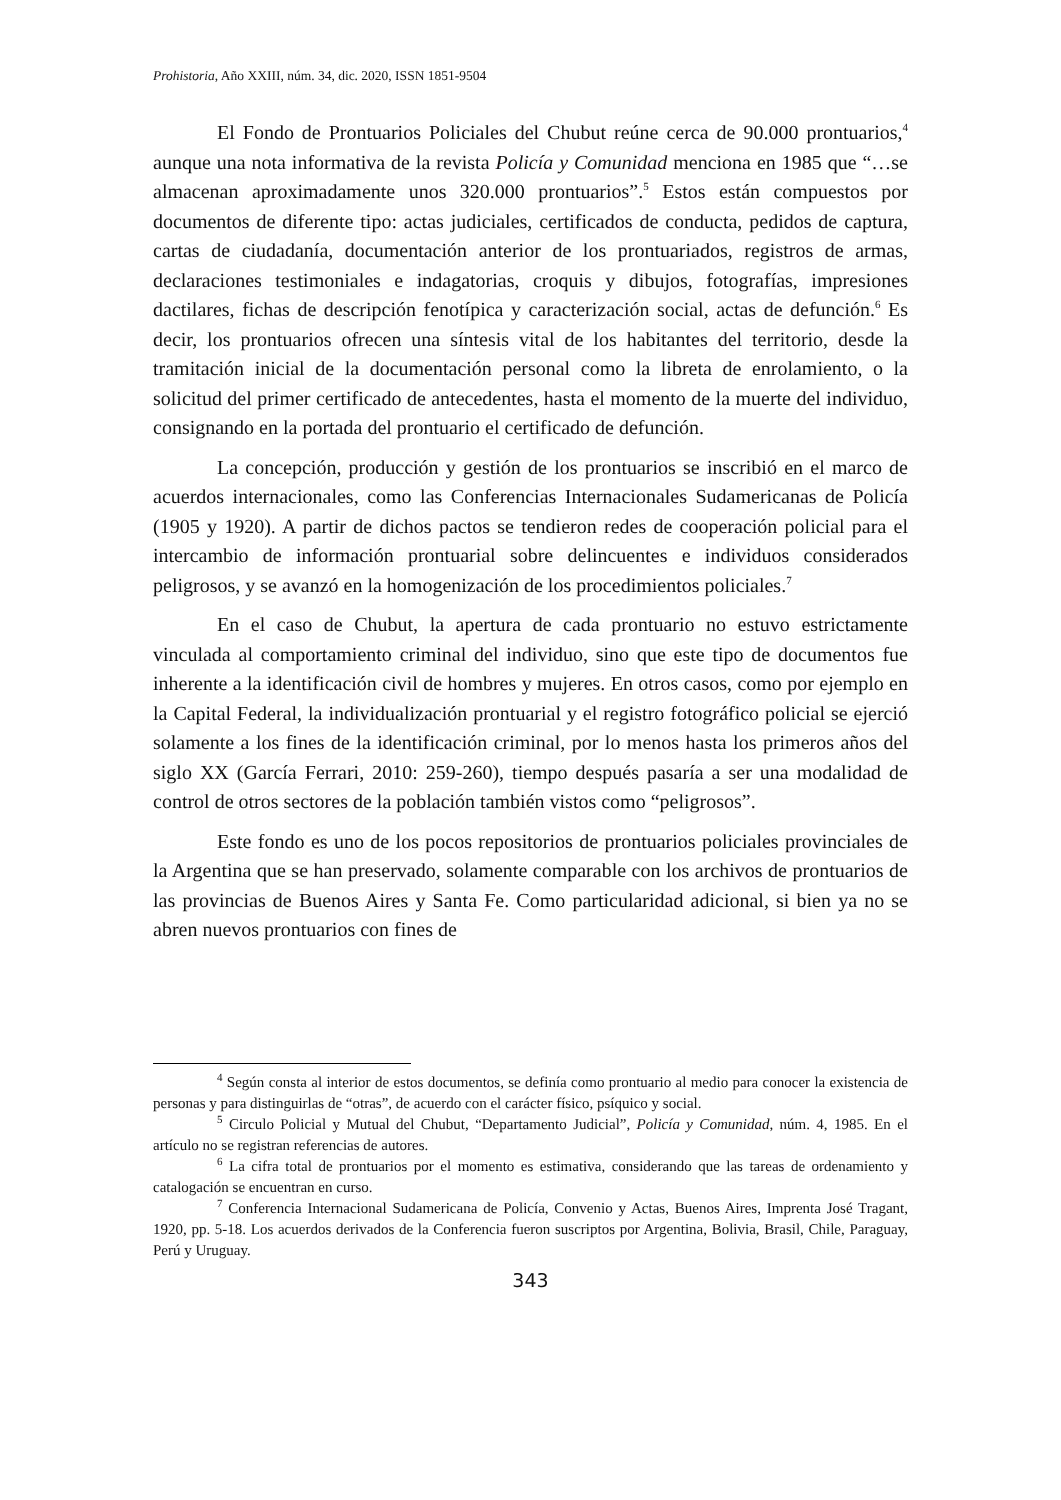Prohistoria, Año XXIII, núm. 34, dic. 2020, ISSN 1851-9504
El Fondo de Prontuarios Policiales del Chubut reúne cerca de 90.000 prontuarios,<sup>4</sup> aunque una nota informativa de la revista Policía y Comunidad menciona en 1985 que “…se almacenan aproximadamente unos 320.000 prontuarios”.<sup>5</sup> Estos están compuestos por documentos de diferente tipo: actas judiciales, certificados de conducta, pedidos de captura, cartas de ciudadanía, documentación anterior de los prontuariados, registros de armas, declaraciones testimoniales e indagatorias, croquis y dibujos, fotografías, impresiones dactilares, fichas de descripción fenotípica y caracterización social, actas de defunción.<sup>6</sup> Es decir, los prontuarios ofrecen una síntesis vital de los habitantes del territorio, desde la tramitación inicial de la documentación personal como la libreta de enrolamiento, o la solicitud del primer certificado de antecedentes, hasta el momento de la muerte del individuo, consignando en la portada del prontuario el certificado de defunción.
La concepción, producción y gestión de los prontuarios se inscribió en el marco de acuerdos internacionales, como las Conferencias Internacionales Sudamericanas de Policía (1905 y 1920). A partir de dichos pactos se tendieron redes de cooperación policial para el intercambio de información prontuarial sobre delincuentes e individuos considerados peligrosos, y se avanzó en la homogenización de los procedimientos policiales.<sup>7</sup>
En el caso de Chubut, la apertura de cada prontuario no estuvo estrictamente vinculada al comportamiento criminal del individuo, sino que este tipo de documentos fue inherente a la identificación civil de hombres y mujeres. En otros casos, como por ejemplo en la Capital Federal, la individualización prontuarial y el registro fotográfico policial se ejerció solamente a los fines de la identificación criminal, por lo menos hasta los primeros años del siglo XX (García Ferrari, 2010: 259-260), tiempo después pasaría a ser una modalidad de control de otros sectores de la población también vistos como “peligrosos”.
Este fondo es uno de los pocos repositorios de prontuarios policiales provinciales de la Argentina que se han preservado, solamente comparable con los archivos de prontuarios de las provincias de Buenos Aires y Santa Fe. Como particularidad adicional, si bien ya no se abren nuevos prontuarios con fines de
<sup>4</sup> Según consta al interior de estos documentos, se definía como prontuario al medio para conocer la existencia de personas y para distinguirlas de “otras”, de acuerdo con el carácter físico, psíquico y social.
<sup>5</sup> Circulo Policial y Mutual del Chubut, “Departamento Judicial”, Policía y Comunidad, núm. 4, 1985. En el artículo no se registran referencias de autores.
<sup>6</sup> La cifra total de prontuarios por el momento es estimativa, considerando que las tareas de ordenamiento y catalogación se encuentran en curso.
<sup>7</sup> Conferencia Internacional Sudamericana de Policía, Convenio y Actas, Buenos Aires, Imprenta José Tragant, 1920, pp. 5-18. Los acuerdos derivados de la Conferencia fueron suscriptos por Argentina, Bolivia, Brasil, Chile, Paraguay, Perú y Uruguay.
343